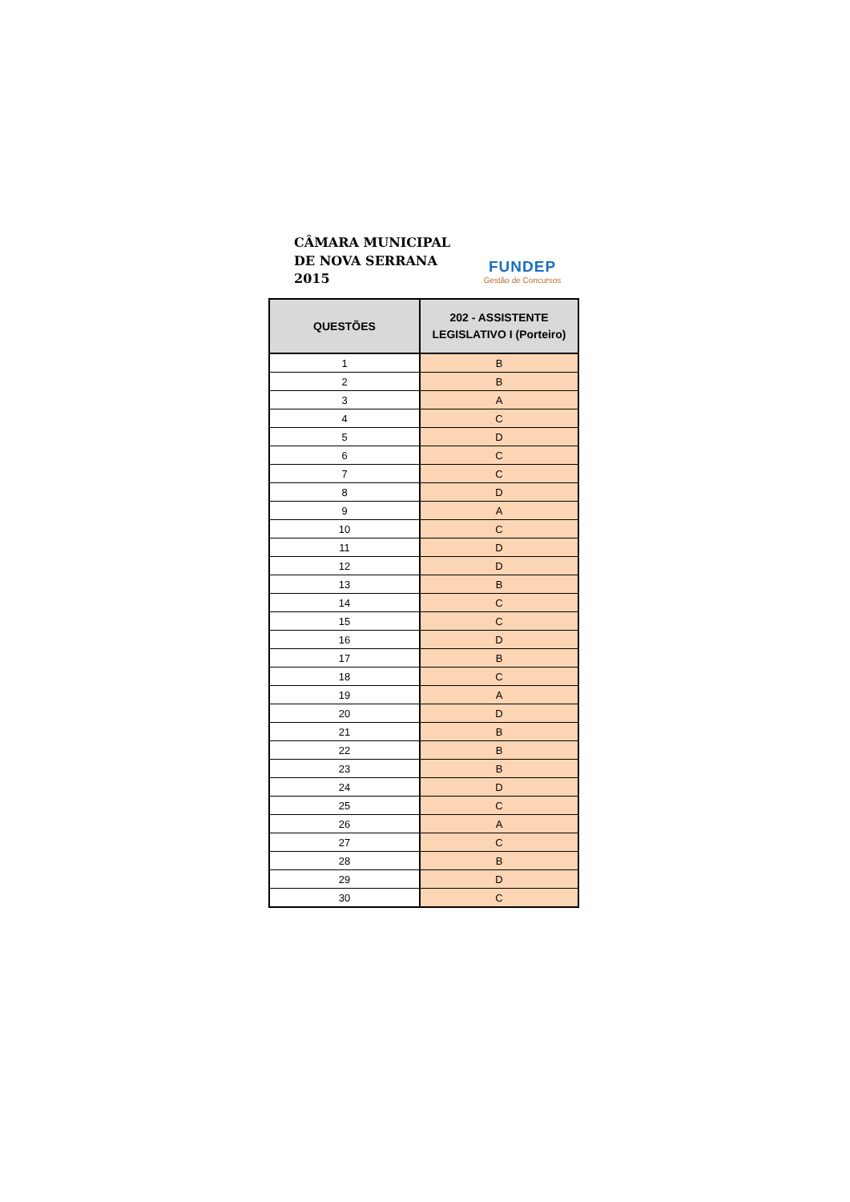CÂMARA MUNICIPAL
DE NOVA SERRANA
2015
FUNDEP
Gestão de Concursos
| QUESTÕES | 202 - ASSISTENTE LEGISLATIVO I (Porteiro) |
| --- | --- |
| 1 | B |
| 2 | B |
| 3 | A |
| 4 | C |
| 5 | D |
| 6 | C |
| 7 | C |
| 8 | D |
| 9 | A |
| 10 | C |
| 11 | D |
| 12 | D |
| 13 | B |
| 14 | C |
| 15 | C |
| 16 | D |
| 17 | B |
| 18 | C |
| 19 | A |
| 20 | D |
| 21 | B |
| 22 | B |
| 23 | B |
| 24 | D |
| 25 | C |
| 26 | A |
| 27 | C |
| 28 | B |
| 29 | D |
| 30 | C |